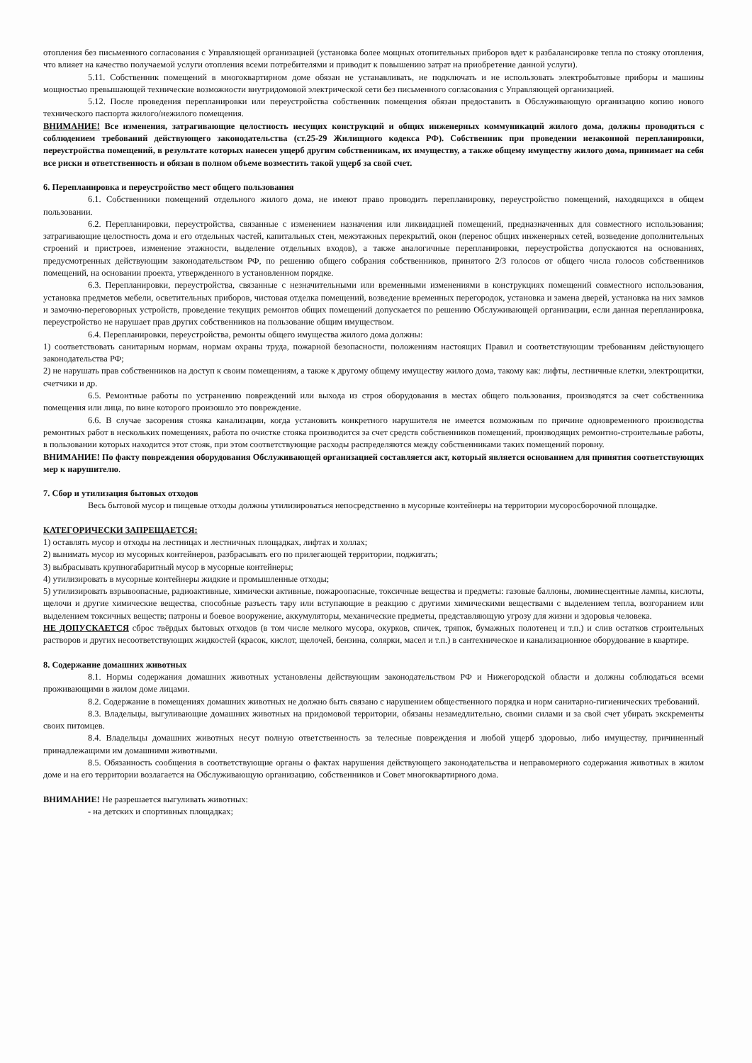отопления без письменного согласования с Управляющей организацией (установка более мощных отопительных приборов вдет к разбалансировке тепла по стояку отопления, что влияет на качество получаемой услуги отопления всеми потребителями и приводит к повышению затрат на приобретение данной услуги).
5.11. Собственник помещений в многоквартирном доме обязан не устанавливать, не подключать и не использовать электробытовые приборы и машины мощностью превышающей технические возможности внутридомовой электрической сети без письменного согласования с Управляющей организацией.
5.12. После проведения перепланировки или переустройства собственник помещения обязан предоставить в Обслуживающую организацию копию нового технического паспорта жилого/нежилого помещения.
ВНИМАНИЕ! Все изменения, затрагивающие целостность несущих конструкций и общих инженерных коммуникаций жилого дома, должны проводиться с соблюдением требований действующего законодательства (ст.25-29 Жилищного кодекса РФ). Собственник при проведении незаконной перепланировки, переустройства помещений, в результате которых нанесен ущерб другим собственникам, их имуществу, а также общему имуществу жилого дома, принимает на себя все риски и ответственность и обязан в полном объеме возместить такой ущерб за свой счет.
6. Перепланировка и переустройство мест общего пользования
6.1. Собственники помещений отдельного жилого дома, не имеют право проводить перепланировку, переустройство помещений, находящихся в общем пользовании.
6.2. Перепланировки, переустройства, связанные с изменением назначения или ликвидацией помещений, предназначенных для совместного использования; затрагивающие целостность дома и его отдельных частей, капитальных стен, межэтажных перекрытий, окон (перенос общих инженерных сетей, возведение дополнительных строений и пристроев, изменение этажности, выделение отдельных входов), а также аналогичные перепланировки, переустройства допускаются на основаниях, предусмотренных действующим законодательством РФ, по решению общего собрания собственников, принятого 2/3 голосов от общего числа голосов собственников помещений, на основании проекта, утвержденного в установленном порядке.
6.3. Перепланировки, переустройства, связанные с незначительными или временными изменениями в конструкциях помещений совместного использования, установка предметов мебели, осветительных приборов, чистовая отделка помещений, возведение временных перегородок, установка и замена дверей, установка на них замков и замочно-переговорных устройств, проведение текущих ремонтов общих помещений допускается по решению Обслуживающей организации, если данная перепланировка, переустройство не нарушает прав других собственников на пользование общим имуществом.
6.4. Перепланировки, переустройства, ремонты общего имущества жилого дома должны:
1) соответствовать санитарным нормам, нормам охраны труда, пожарной безопасности, положениям настоящих Правил и соответствующим требованиям действующего законодательства РФ;
2) не нарушать прав собственников на доступ к своим помещениям, а также к другому общему имуществу жилого дома, такому как: лифты, лестничные клетки, электрощитки, счетчики и др.
6.5. Ремонтные работы по устранению повреждений или выхода из строя оборудования в местах общего пользования, производятся за счет собственника помещения или лица, по вине которого произошло это повреждение.
6.6. В случае засорения стояка канализации, когда установить конкретного нарушителя не имеется возможным по причине одновременного производства ремонтных работ в нескольких помещениях, работа по очистке стояка производится за счет средств собственников помещений, производящих ремонтно-строительные работы, в пользовании которых находится этот стояк, при этом соответствующие расходы распределяются между собственниками таких помещений поровну.
ВНИМАНИЕ! По факту повреждения оборудования Обслуживающей организацией составляется акт, который является основанием для принятия соответствующих мер к нарушителю.
7. Сбор и утилизация бытовых отходов
Весь бытовой мусор и пищевые отходы должны утилизироваться непосредственно в мусорные контейнеры на территории мусоросборочной площадке.
КАТЕГОРИЧЕСКИ ЗАПРЕЩАЕТСЯ:
1) оставлять мусор и отходы на лестницах и лестничных площадках, лифтах и холлах;
2) вынимать мусор из мусорных контейнеров, разбрасывать его по прилегающей территории, поджигать;
3) выбрасывать крупногабаритный мусор в мусорные контейнеры;
4) утилизировать в мусорные контейнеры жидкие и промышленные отходы;
5) утилизировать взрывоопасные, радиоактивные, химически активные, пожароопасные, токсичные вещества и предметы: газовые баллоны, люминесцентные лампы, кислоты, щелочи и другие химические вещества, способные разъесть тару или вступающие в реакцию с другими химическими веществами с выделением тепла, возгоранием или выделением токсичных веществ; патроны и боевое вооружение, аккумуляторы, механические предметы, представляющую угрозу для жизни и здоровья человека.
НЕ ДОПУСКАЕТСЯ сброс твёрдых бытовых отходов (в том числе мелкого мусора, окурков, спичек, тряпок, бумажных полотенец и т.п.) и слив остатков строительных растворов и других несоответствующих жидкостей (красок, кислот, щелочей, бензина, солярки, масел и т.п.) в сантехническое и канализационное оборудование в квартире.
8. Содержание домашних животных
8.1. Нормы содержания домашних животных установлены действующим законодательством РФ и Нижегородской области и должны соблюдаться всеми проживающими в жилом доме лицами.
8.2. Содержание в помещениях домашних животных не должно быть связано с нарушением общественного порядка и норм санитарно-гигиенических требований.
8.3. Владельцы, выгуливающие домашних животных на придомовой территории, обязаны незамедлительно, своими силами и за свой счет убирать экскременты своих питомцев.
8.4. Владельцы домашних животных несут полную ответственность за телесные повреждения и любой ущерб здоровью, либо имуществу, причиненный принадлежащими им домашними животными.
8.5. Обязанность сообщения в соответствующие органы о фактах нарушения действующего законодательства и неправомерного содержания животных в жилом доме и на его территории возлагается на Обслуживающую организацию, собственников и Совет многоквартирного дома.
ВНИМАНИЕ! Не разрешается выгуливать животных:
- на детских и спортивных площадках;